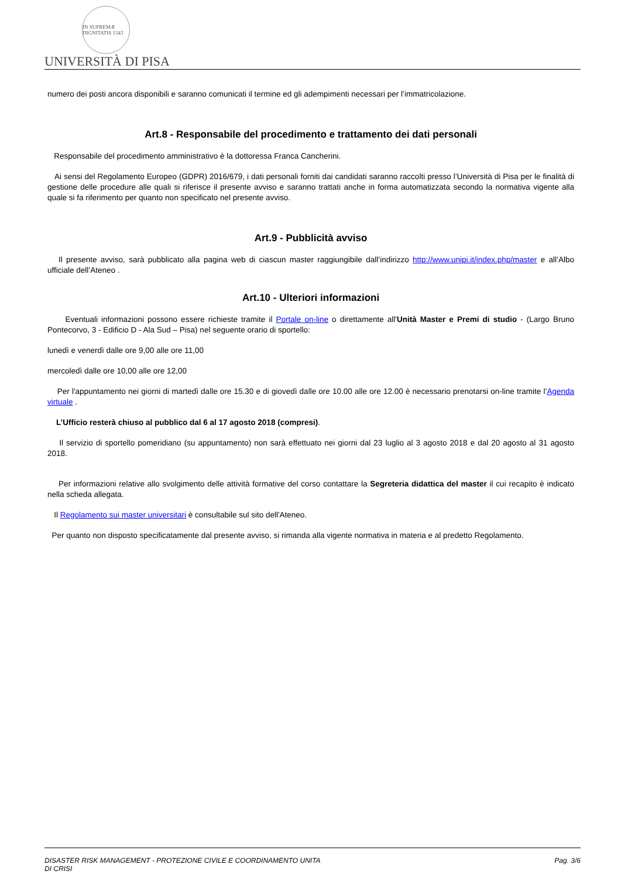IN SUPREMÆ DIGNITATIS 1343
UNIVERSITÀ DI PISA
numero dei posti ancora disponibili e saranno comunicati il termine ed gli adempimenti necessari per l’immatricolazione.
Art.8 - Responsabile del procedimento e trattamento dei dati personali
Responsabile del procedimento amministrativo è la dottoressa Franca Cancherini.
Ai sensi del Regolamento Europeo (GDPR) 2016/679, i dati personali forniti dai candidati saranno raccolti presso l’Università di Pisa per le finalità di gestione delle procedure alle quali si riferisce il presente avviso e saranno trattati anche in forma automatizzata secondo la normativa vigente alla quale si fa riferimento per quanto non specificato nel presente avviso.
Art.9 - Pubblicità avviso
Il presente avviso, sarà pubblicato alla pagina web di ciascun master raggiungibile dall’indirizzo http://www.unipi.it/index.php/master e all’Albo ufficiale dell’Ateneo .
Art.10 - Ulteriori informazioni
Eventuali informazioni possono essere richieste tramite il Portale on-line o direttamente all'Unità Master e Premi di studio - (Largo Bruno Pontecorvo, 3 - Edificio D - Ala Sud – Pisa) nel seguente orario di sportello:
lunedì e venerdì dalle ore 9,00 alle ore 11,00
mercoledì dalle ore 10,00 alle ore 12,00
Per l'appuntamento nei giorni di martedì dalle ore 15.30 e di giovedì dalle ore 10.00 alle ore 12.00 è necessario prenotarsi on-line tramite l’Agenda virtuale .
L’Ufficio resterà chiuso al pubblico dal 6 al 17 agosto 2018 (compresi).
Il servizio di sportello pomeridiano (su appuntamento) non sarà effettuato nei giorni dal 23 luglio al 3 agosto 2018 e dal 20 agosto al 31 agosto 2018.
Per informazioni relative allo svolgimento delle attività formative del corso contattare la Segreteria didattica del master il cui recapito è indicato nella scheda allegata.
Il Regolamento sui master universitari è consultabile sul sito dell'Ateneo.
Per quanto non disposto specificatamente dal presente avviso, si rimanda alla vigente normativa in materia e al predetto Regolamento.
DISASTER RISK MANAGEMENT - PROTEZIONE CIVILE E COORDINAMENTO UNITA
DI CRISI
Pag. 3/6